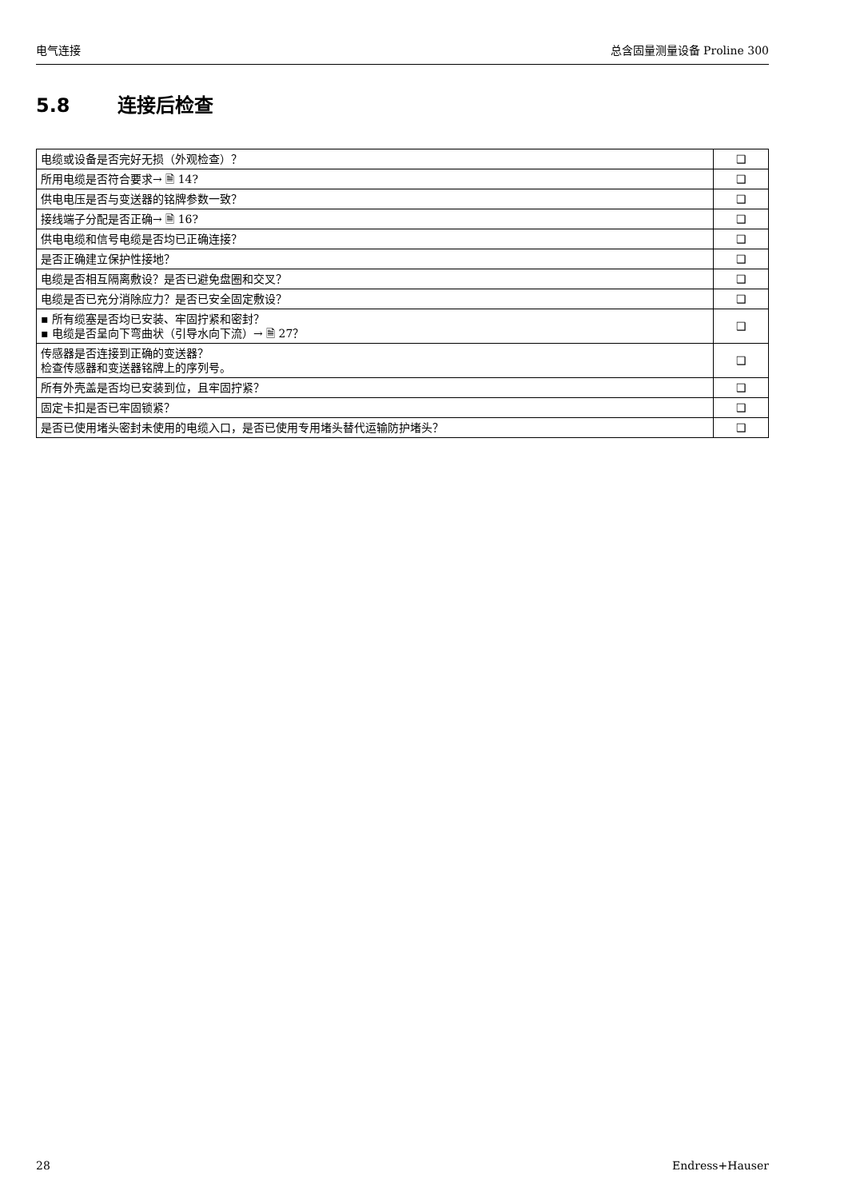电气连接 总含固量测量设备 Proline 300
5.8 连接后检查
| 电缆或设备是否完好无损（外观检查）？ | ❑ |
| 所用电缆是否符合要求→ 🗎 14? | ❑ |
| 供电电压是否与变送器的铭牌参数一致？ | ❑ |
| 接线端子分配是否正确→ 🗎 16? | ❑ |
| 供电电缆和信号电缆是否均已正确连接？ | ❑ |
| 是否正确建立保护性接地？ | ❑ |
| 电缆是否相互隔离敷设？是否已避免盘圈和交叉？ | ❑ |
| 电缆是否已充分消除应力？是否已安全固定敷设？ | ❑ |
| ▪ 所有缆塞是否均已安装、牢固拧紧和密封？ ▪ 电缆是否呈向下弯曲状（引导水向下流）→ 🗎 27？ | ❑ |
| 传感器是否连接到正确的变送器？ 检查传感器和变送器铭牌上的序列号。 | ❑ |
| 所有外壳盖是否均已安装到位，且牢固拧紧？ | ❑ |
| 固定卡扣是否已牢固锁紧？ | ❑ |
| 是否已使用堵头密封未使用的电缆入口，是否已使用专用堵头替代运输防护堵头？ | ❑ |
28 Endress+Hauser